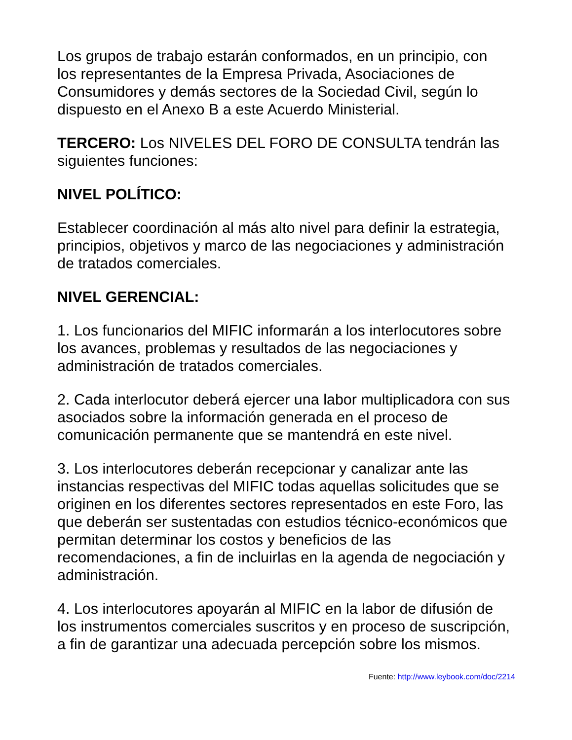Los grupos de trabajo estarán conformados, en un principio, con los representantes de la Empresa Privada, Asociaciones de Consumidores y demás sectores de la Sociedad Civil, según lo dispuesto en el Anexo B a este Acuerdo Ministerial.
TERCERO: Los NIVELES DEL FORO DE CONSULTA tendrán las siguientes funciones:
NIVEL POLÍTICO:
Establecer coordinación al más alto nivel para definir la estrategia, principios, objetivos y marco de las negociaciones y administración de tratados comerciales.
NIVEL GERENCIAL:
1. Los funcionarios del MIFIC informarán a los interlocutores sobre los avances, problemas y resultados de las negociaciones y administración de tratados comerciales.
2. Cada interlocutor deberá ejercer una labor multiplicadora con sus asociados sobre la información generada en el proceso de comunicación permanente que se mantendrá en este nivel.
3. Los interlocutores deberán recepcionar y canalizar ante las instancias respectivas del MIFIC todas aquellas solicitudes que se originen en los diferentes sectores representados en este Foro, las que deberán ser sustentadas con estudios técnico-económicos que permitan determinar los costos y beneficios de las recomendaciones, a fin de incluirlas en la agenda de negociación y administración.
4. Los interlocutores apoyarán al MIFIC en la labor de difusión de los instrumentos comerciales suscritos y en proceso de suscripción, a fin de garantizar una adecuada percepción sobre los mismos.
Fuente: http://www.leybook.com/doc/2214